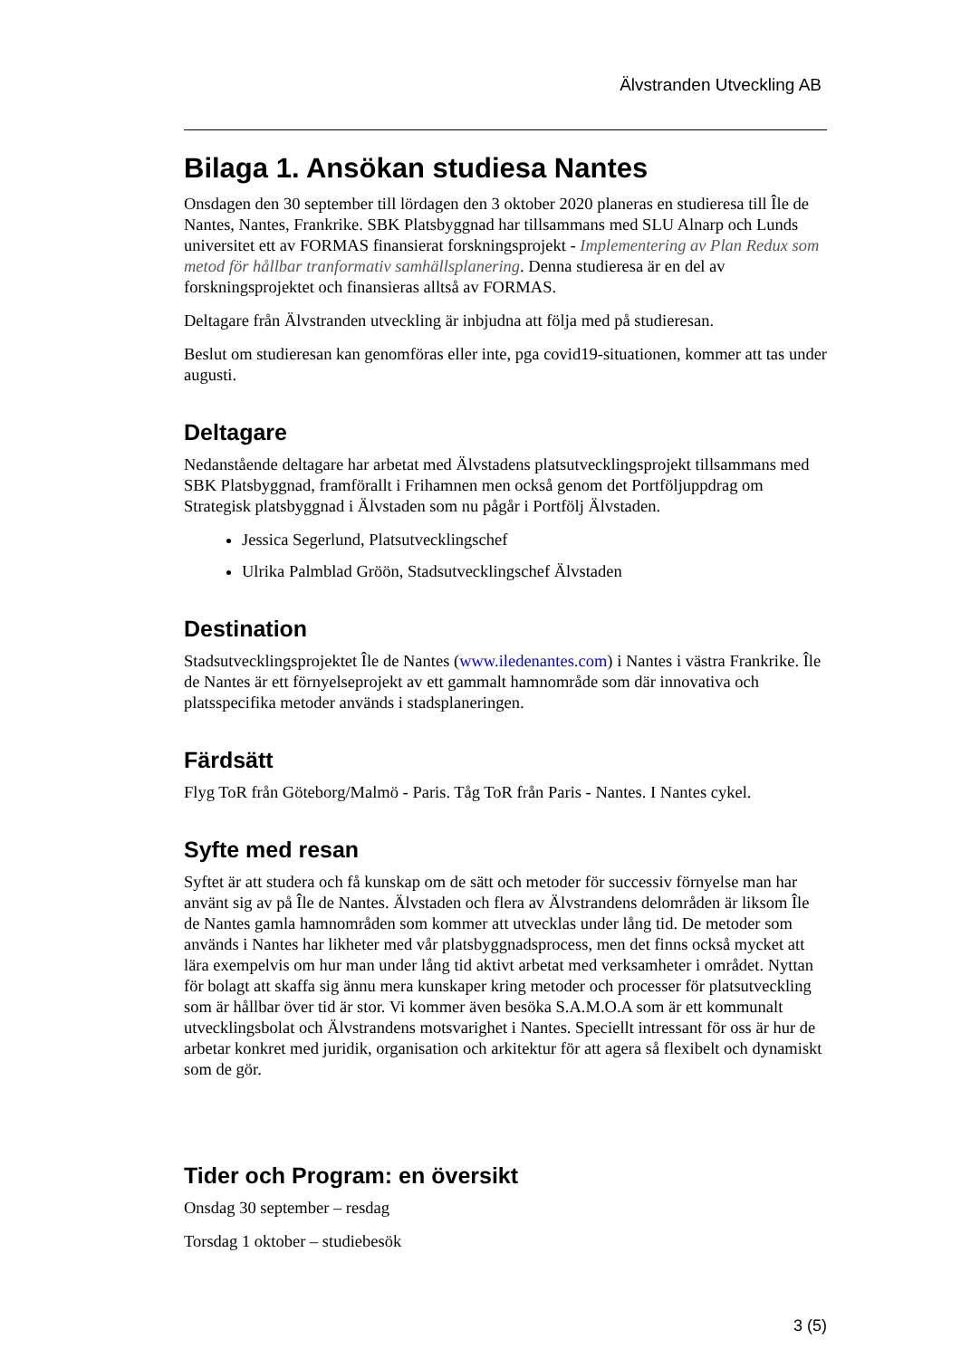Älvstranden Utveckling AB
Bilaga 1. Ansökan studiesa Nantes
Onsdagen den 30 september till lördagen den 3 oktober 2020 planeras en studieresa till Île de Nantes, Nantes, Frankrike. SBK Platsbyggnad har tillsammans med SLU Alnarp och Lunds universitet ett av FORMAS finansierat forskningsprojekt - Implementering av Plan Redux som metod för hållbar tranformativ samhällsplanering. Denna studieresa är en del av forskningsprojektet och finansieras alltså av FORMAS.
Deltagare från Älvstranden utveckling är inbjudna att följa med på studieresan.
Beslut om studieresan kan genomföras eller inte, pga covid19-situationen, kommer att tas under augusti.
Deltagare
Nedanstående deltagare har arbetat med Älvstadens platsutvecklingsprojekt tillsammans med SBK Platsbyggnad, framförallt i Frihamnen men också genom det Portföljuppdrag om Strategisk platsbyggnad i Älvstaden som nu pågår i Portfölj Älvstaden.
Jessica Segerlund, Platsutvecklingschef
Ulrika Palmblad Gröön, Stadsutvecklingschef Älvstaden
Destination
Stadsutvecklingsprojektet Île de Nantes (www.iledenantes.com) i Nantes i västra Frankrike. Île de Nantes är ett förnyelseprojekt av ett gammalt hamnområde som där innovativa och platsspecifika metoder används i stadsplaneringen.
Färdsätt
Flyg ToR från Göteborg/Malmö - Paris. Tåg ToR från Paris - Nantes. I Nantes cykel.
Syfte med resan
Syftet är att studera och få kunskap om de sätt och metoder för successiv förnyelse man har använt sig av på Île de Nantes. Älvstaden och flera av Älvstrandens delområden är liksom Île de Nantes gamla hamnområden som kommer att utvecklas under lång tid. De metoder som används i Nantes har likheter med vår platsbyggnadsprocess, men det finns också mycket att lära exempelvis om hur man under lång tid aktivt arbetat med verksamheter i området. Nyttan för bolagt att skaffa sig ännu mera kunskaper kring metoder och processer för platsutveckling som är hållbar över tid är stor. Vi kommer även besöka S.A.M.O.A som är ett kommunalt utvecklingsbolat och Älvstrandens motsvarighet i Nantes. Speciellt intressant för oss är hur de arbetar konkret med juridik, organisation och arkitektur för att agera så flexibelt och dynamiskt som de gör.
Tider och Program: en översikt
Onsdag 30 september – resdag
Torsdag 1 oktober – studiebesök
3 (5)